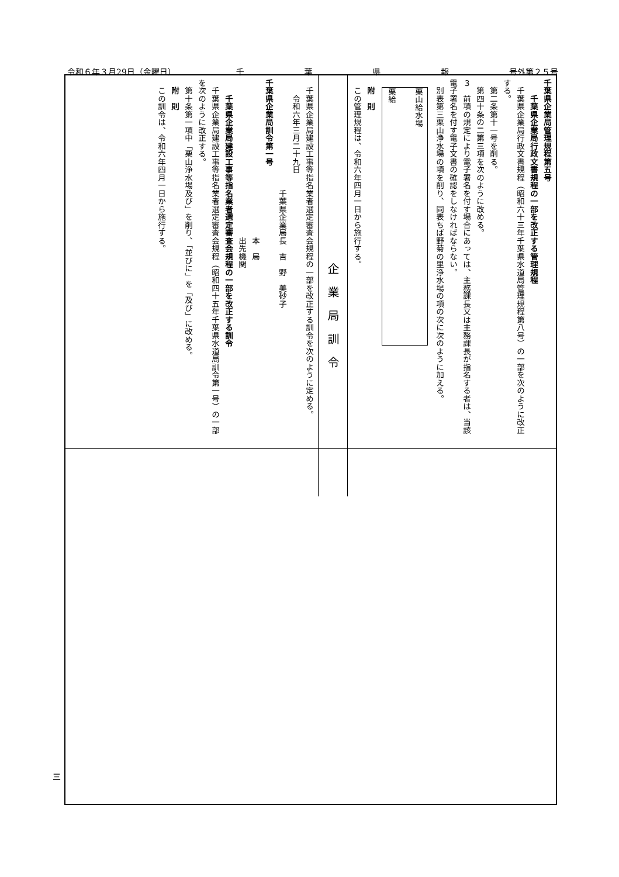令和６年３月29日（金曜日） 千葉県報 号外第２５号
千葉県企業局管理規程第五号
　　千葉県企業局行政文書規程の一部を改正する管理規程
　千葉県企業局行政文書規程（昭和六十三年千葉県水道局管理規程第八号）の一部を次のように改正する。
　第二条第十一号を削る。
　第四十条の二第三項を次のように改める。
３　前項の規定により電子署名を付す場合にあっては、主務課長又は主務課長が指名する者は、当該電子署名を付す電子文書の確認をしなければならない。
　別表第三栗山浄水場の項を削り、同表ちば野菊の里浄水場の項の次に次のように加える。
栗山給水場
栗給
　附　則
　この管理規程は、令和六年四月一日から施行する。
企業局訓令
　千葉県企業局建設工事等指名業者選定審査会規程の一部を改正する訓令を次のように定める。
　　令和六年三月二十九日
　　　　　　　　　　　　　　千葉県企業局長　吉　野　美砂子
千葉県企業局訓令第一号
　　　　　　　　　　　　　　　　　　　　本　局
　　　　　　　　　　　　　　　　　　　　出先機関
　　千葉県企業局建設工事等指名業者選定審査会規程の一部を改正する訓令
　千葉県企業局建設工事等指名業者選定審査会規程（昭和四十五年千葉県水道局訓令第一号）の一部を次のように改正する。
　第十条第一項中「栗山浄水場及び」を削り、「並びに」を「及び」に改める。
　附　則
　この訓令は、令和六年四月一日から施行する。
三